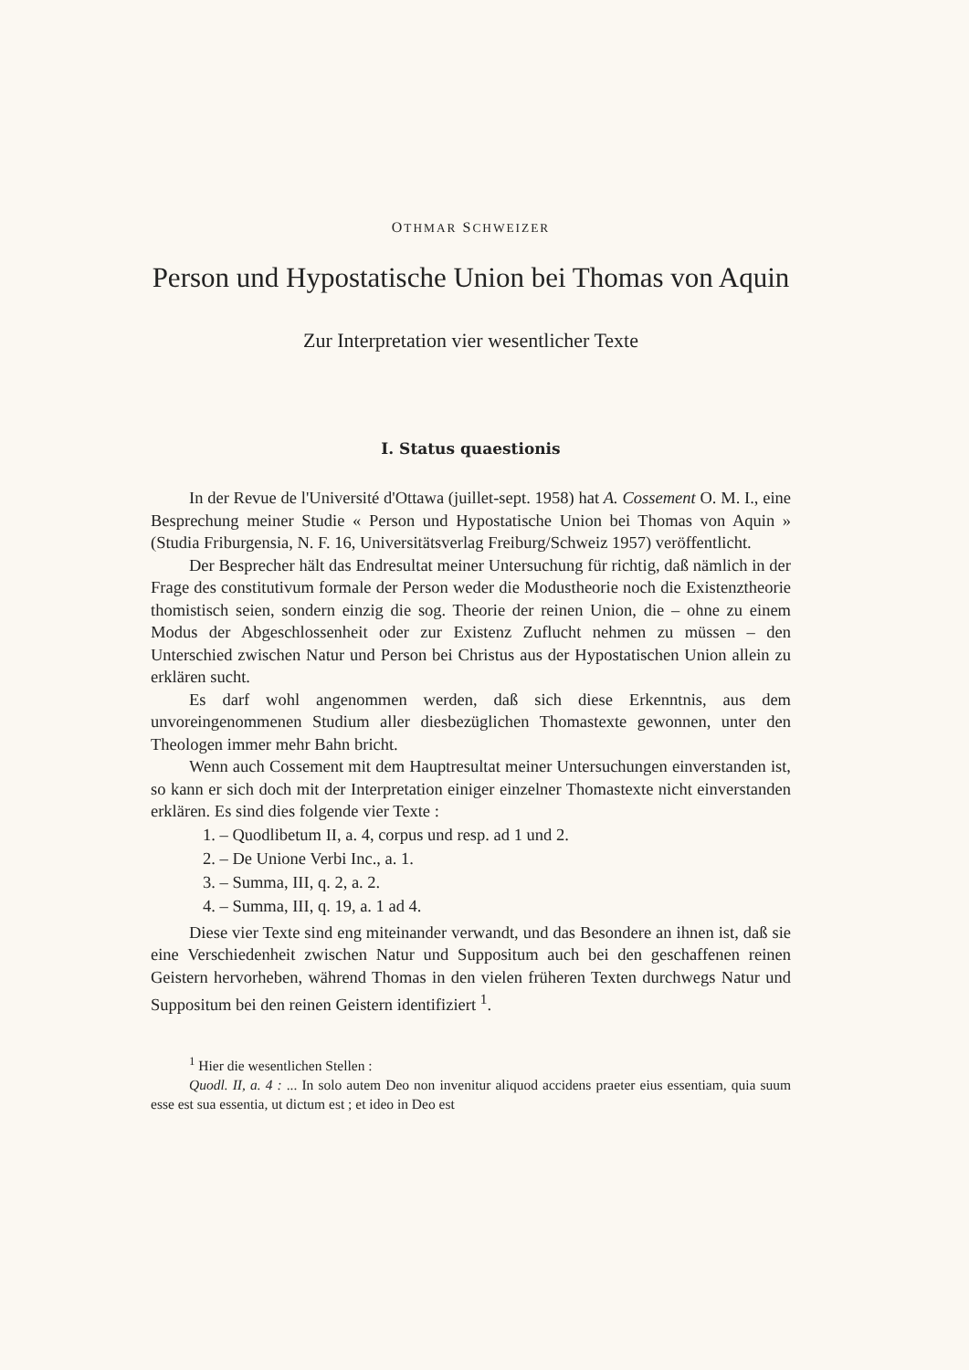OTHMAR SCHWEIZER
Person und Hypostatische Union bei Thomas von Aquin
Zur Interpretation vier wesentlicher Texte
I. Status quaestionis
In der Revue de l'Université d'Ottawa (juillet-sept. 1958) hat A. Cossement O. M. I., eine Besprechung meiner Studie « Person und Hypostatische Union bei Thomas von Aquin » (Studia Friburgensia, N. F. 16, Universitätsverlag Freiburg/Schweiz 1957) veröffentlicht.
Der Besprecher hält das Endresultat meiner Untersuchung für richtig, daß nämlich in der Frage des constitutivum formale der Person weder die Modustheorie noch die Existenztheorie thomistisch seien, sondern einzig die sog. Theorie der reinen Union, die – ohne zu einem Modus der Abgeschlossenheit oder zur Existenz Zuflucht nehmen zu müssen – den Unterschied zwischen Natur und Person bei Christus aus der Hypostatischen Union allein zu erklären sucht.
Es darf wohl angenommen werden, daß sich diese Erkenntnis, aus dem unvoreingenommenen Studium aller diesbezüglichen Thomastexte gewonnen, unter den Theologen immer mehr Bahn bricht.
Wenn auch Cossement mit dem Hauptresultat meiner Untersuchungen einverstanden ist, so kann er sich doch mit der Interpretation einiger einzelner Thomastexte nicht einverstanden erklären. Es sind dies folgende vier Texte :
1. – Quodlibetum II, a. 4, corpus und resp. ad 1 und 2.
2. – De Unione Verbi Inc., a. 1.
3. – Summa, III, q. 2, a. 2.
4. – Summa, III, q. 19, a. 1 ad 4.
Diese vier Texte sind eng miteinander verwandt, und das Besondere an ihnen ist, daß sie eine Verschiedenheit zwischen Natur und Suppositum auch bei den geschaffenen reinen Geistern hervorheben, während Thomas in den vielen früheren Texten durchwegs Natur und Suppositum bei den reinen Geistern identifiziert <sup>1</sup>.
<sup>1</sup> Hier die wesentlichen Stellen :
Quodl. II, a. 4 : ... In solo autem Deo non invenitur aliquod accidens praeter eius essentiam, quia suum esse est sua essentia, ut dictum est ; et ideo in Deo est